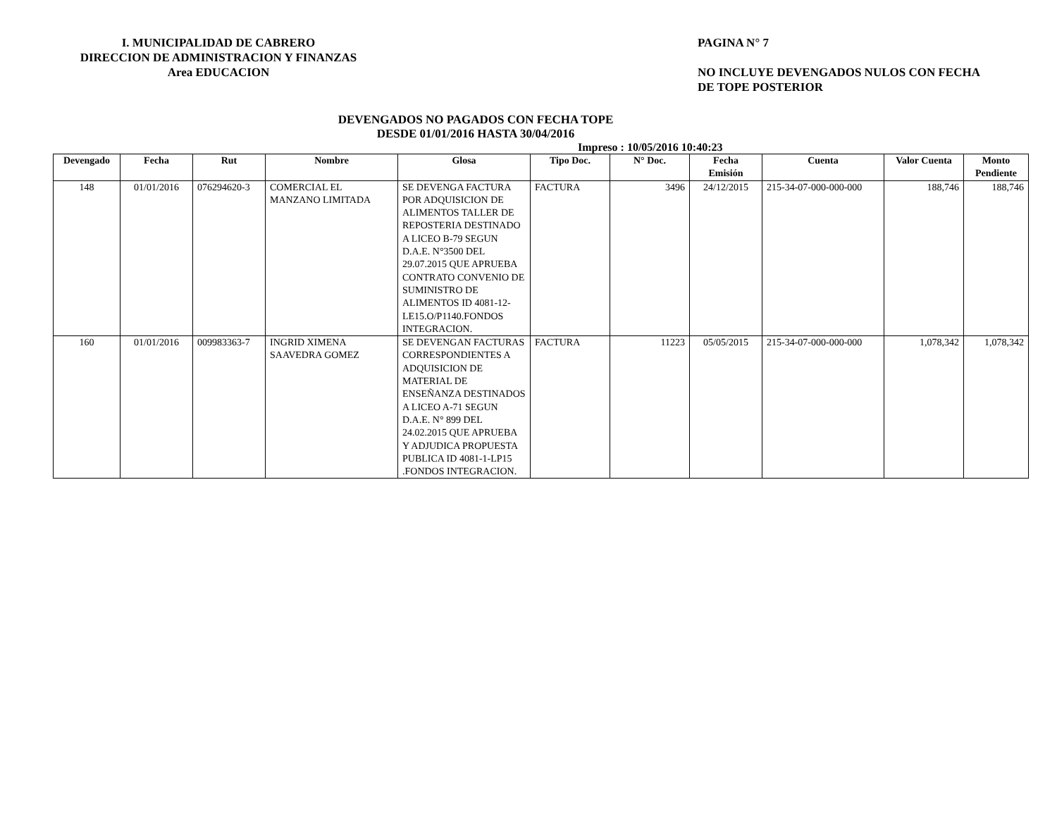I. MUNICIPALIDAD DE CABRERO
DIRECCION DE ADMINISTRACION Y FINANZAS
Area EDUCACION
PAGINA N° 7
NO INCLUYE DEVENGADOS NULOS CON FECHA
DE TOPE POSTERIOR
DEVENGADOS NO PAGADOS CON FECHA TOPE
DESDE 01/01/2016 HASTA 30/04/2016
Impreso : 10/05/2016 10:40:23
| Devengado | Fecha | Rut | Nombre | Glosa | Tipo Doc. | N° Doc. | Fecha Emisión | Cuenta | Valor Cuenta | Monto Pendiente |
| --- | --- | --- | --- | --- | --- | --- | --- | --- | --- | --- |
| 148 | 01/01/2016 | 076294620-3 | COMERCIAL EL MANZANO LIMITADA | SE DEVENGA FACTURA POR ADQUISICION DE ALIMENTOS TALLER DE REPOSTERIA DESTINADO A LICEO B-79 SEGUN D.A.E. N°3500 DEL 29.07.2015 QUE APRUEBA CONTRATO CONVENIO DE SUMINISTRO DE ALIMENTOS ID 4081-12-LE15.O/P1140.FONDOS INTEGRACION. | FACTURA | 3496 | 24/12/2015 | 215-34-07-000-000-000 | 188,746 | 188,746 |
| 160 | 01/01/2016 | 009983363-7 | INGRID XIMENA SAAVEDRA GOMEZ | SE DEVENGAN FACTURAS CORRESPONDIENTES A ADQUISICION DE MATERIAL DE ENSEÑANZA DESTINADOS A LICEO A-71 SEGUN D.A.E. N° 899 DEL 24.02.2015 QUE APRUEBA Y ADJUDICA PROPUESTA PUBLICA ID 4081-1-LP15 .FONDOS INTEGRACION. | FACTURA | 11223 | 05/05/2015 | 215-34-07-000-000-000 | 1,078,342 | 1,078,342 |